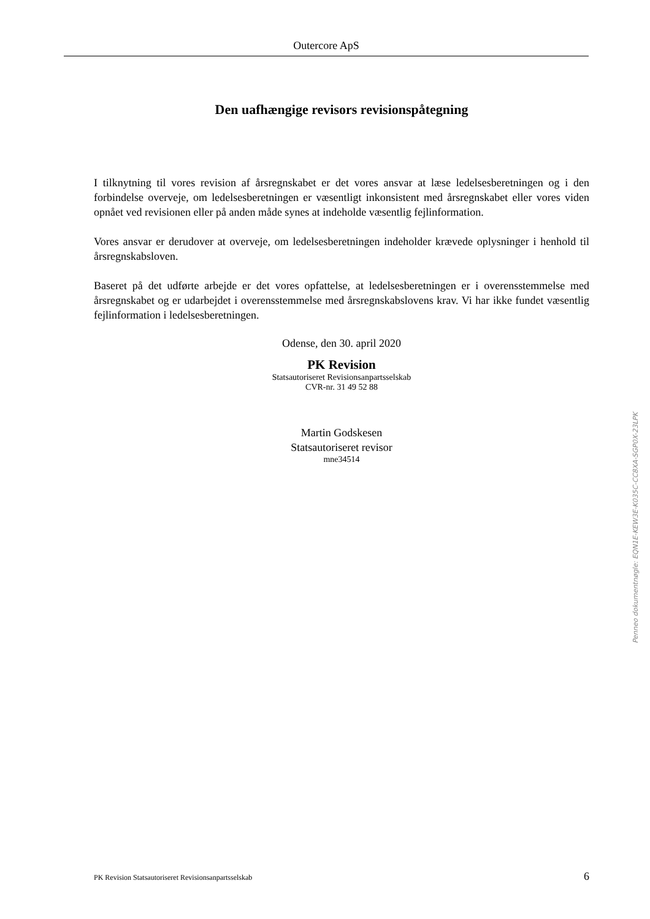Outercore ApS
Den uafhængige revisors revisionspåtegning
I tilknytning til vores revision af årsregnskabet er det vores ansvar at læse ledelsesberetningen og i den forbindelse overveje, om ledelsesberetningen er væsentligt inkonsistent med årsregnskabet eller vores viden opnået ved revisionen eller på anden måde synes at indeholde væsentlig fejlinformation.
Vores ansvar er derudover at overveje, om ledelsesberetningen indeholder krævede oplysninger i henhold til årsregnskabsloven.
Baseret på det udførte arbejde er det vores opfattelse, at ledelsesberetningen er i overensstemmelse med årsregnskabet og er udarbejdet i overensstemmelse med årsregnskabslovens krav. Vi har ikke fundet væsentlig fejlinformation i ledelsesberetningen.
Odense, den 30. april 2020
PK Revision
Statsautoriseret Revisionsanpartsselskab
CVR-nr. 31 49 52 88
Martin Godskesen
Statsautoriseret revisor
mne34514
Penneo dokumentnøgle: EQN1E-KEW3E-K035C-CC8XA-SGP0X-23LPK
PK Revision Statsautoriseret Revisionsanpartsselskab 6